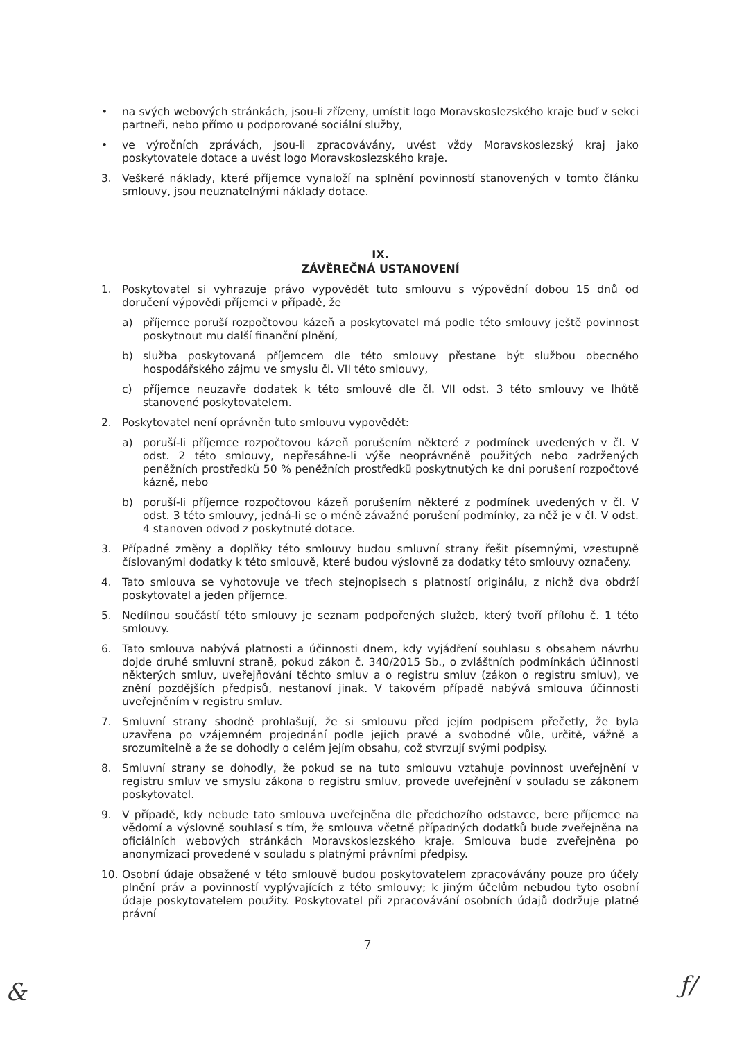• na svých webových stránkách, jsou-li zřízeny, umístit logo Moravskoslezského kraje buď v sekci partneři, nebo přímo u podporované sociální služby,
• ve výročních zprávách, jsou-li zpracovávány, uvést vždy Moravskoslezský kraj jako poskytovatele dotace a uvést logo Moravskoslezského kraje.
3. Veškeré náklady, které příjemce vynaloží na splnění povinností stanovených v tomto článku smlouvy, jsou neuznatelnými náklady dotace.
IX.
ZÁVĚREČNÁ USTANOVENÍ
1. Poskytovatel si vyhrazuje právo vypovědět tuto smlouvu s výpovědní dobou 15 dnů od doručení výpovědi příjemci v případě, že
a) příjemce poruší rozpočtovou kázeň a poskytovatel má podle této smlouvy ještě povinnost poskytnout mu další finanční plnění,
b) služba poskytovaná příjemcem dle této smlouvy přestane být službou obecného hospodářského zájmu ve smyslu čl. VII této smlouvy,
c) příjemce neuzavře dodatek k této smlouvě dle čl. VII odst. 3 této smlouvy ve lhůtě stanovené poskytovatelem.
2. Poskytovatel není oprávněn tuto smlouvu vypovědět:
a) poruší-li příjemce rozpočtovou kázeň porušením některé z podmínek uvedených v čl. V odst. 2 této smlouvy, nepřesáhne-li výše neoprávněně použitých nebo zadržených peněžních prostředků 50 % peněžních prostředků poskytnutých ke dni porušení rozpočtové kázně, nebo
b) poruší-li příjemce rozpočtovou kázeň porušením některé z podmínek uvedených v čl. V odst. 3 této smlouvy, jedná-li se o méně závažné porušení podmínky, za něž je v čl. V odst. 4 stanoven odvod z poskytnuté dotace.
3. Případné změny a doplňky této smlouvy budou smluvní strany řešit písemnými, vzestupně číslovanými dodatky k této smlouvě, které budou výslovně za dodatky této smlouvy označeny.
4. Tato smlouva se vyhotovuje ve třech stejnopisech s platností originálu, z nichž dva obdrží poskytovatel a jeden příjemce.
5. Nedílnou součástí této smlouvy je seznam podpořených služeb, který tvoří přílohu č. 1 této smlouvy.
6. Tato smlouva nabývá platnosti a účinnosti dnem, kdy vyjádření souhlasu s obsahem návrhu dojde druhé smluvní straně, pokud zákon č. 340/2015 Sb., o zvláštních podmínkách účinnosti některých smluv, uveřejňování těchto smluv a o registru smluv (zákon o registru smluv), ve znění pozdějších předpisů, nestanoví jinak. V takovém případě nabývá smlouva účinnosti uveřejněním v registru smluv.
7. Smluvní strany shodně prohlašují, že si smlouvu před jejím podpisem přečetly, že byla uzavřena po vzájemném projednání podle jejich pravé a svobodné vůle, určitě, vážně a srozumitelně a že se dohodly o celém jejím obsahu, což stvrzují svými podpisy.
8. Smluvní strany se dohodly, že pokud se na tuto smlouvu vztahuje povinnost uveřejnění v registru smluv ve smyslu zákona o registru smluv, provede uveřejnění v souladu se zákonem poskytovatel.
9. V případě, kdy nebude tato smlouva uveřejněna dle předchozího odstavce, bere příjemce na vědomí a výslovně souhlasí s tím, že smlouva včetně případných dodatků bude zveřejněna na oficiálních webových stránkách Moravskoslezského kraje. Smlouva bude zveřejněna po anonymizaci provedené v souladu s platnými právními předpisy.
10. Osobní údaje obsažené v této smlouvě budou poskytovatelem zpracovávány pouze pro účely plnění práv a povinností vyplývajících z této smlouvy; k jiným účelům nebudou tyto osobní údaje poskytovatelem použity. Poskytovatel při zpracovávání osobních údajů dodržuje platné právní
7
& ƒ/